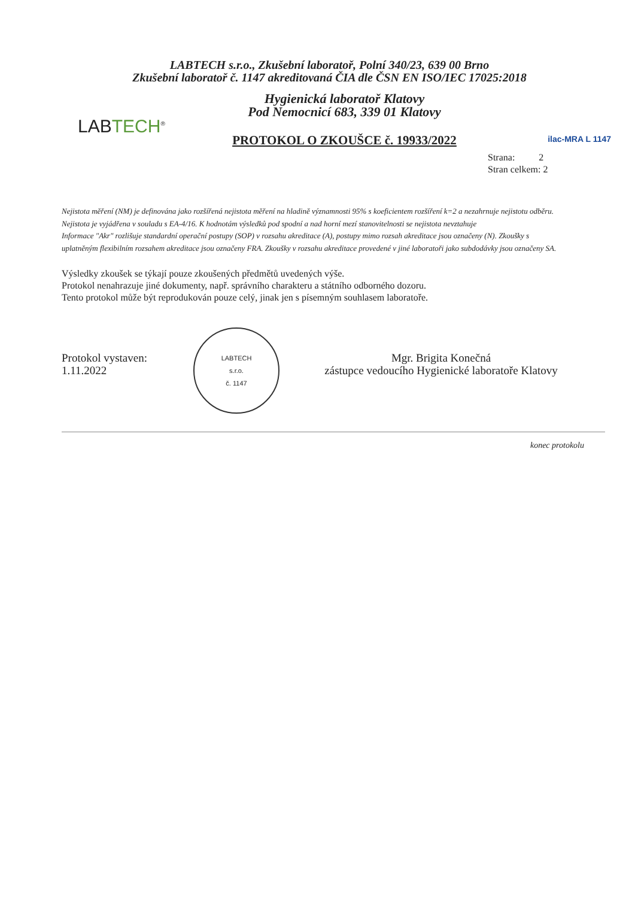LABTECH s.r.o., Zkušební laboratoř, Polní 340/23, 639 00 Brno
Zkušební laboratoř č. 1147 akreditovaná ČIA dle ČSN EN ISO/IEC 17025:2018
LABTECH<sup>®</sup>
Hygienická laboratoř Klatovy
Pod Nemocnicí 683, 339 01 Klatovy
PROTOKOL O ZKOUŠCE č. 19933/2022
ilac-MRA L 1147
Strana: 2
Stran celkem: 2
Nejistota měření (NM) je definována jako rozšířená nejistota měření na hladině významnosti 95% s koeficientem rozšíření k=2 a nezahrnuje nejistotu odběru. Nejistota je vyjádřena v souladu s EA-4/16. K hodnotám výsledků pod spodní a nad horní mezí stanovitelnosti se nejistota nevztahuje
Informace "Akr" rozlišuje standardní operační postupy (SOP) v rozsahu akreditace (A), postupy mimo rozsah akreditace jsou označeny (N). Zkoušky s uplatněným flexibilním rozsahem akreditace jsou označeny FRA. Zkoušky v rozsahu akreditace provedené v jiné laboratoři jako subdodávky jsou označeny SA.
Výsledky zkoušek se týkají pouze zkoušených předmětů uvedených výše.
Protokol nenahrazuje jiné dokumenty, např. správního charakteru a státního odborného dozoru.
Tento protokol může být reprodukován pouze celý, jinak jen s písemným souhlasem laboratoře.
Protokol vystaven:
1.11.2022
LABTECH
s.r.o.
č. 1147
Mgr. Brigita Konečná
zástupce vedoucího Hygienické laboratoře Klatovy
konec protokolu